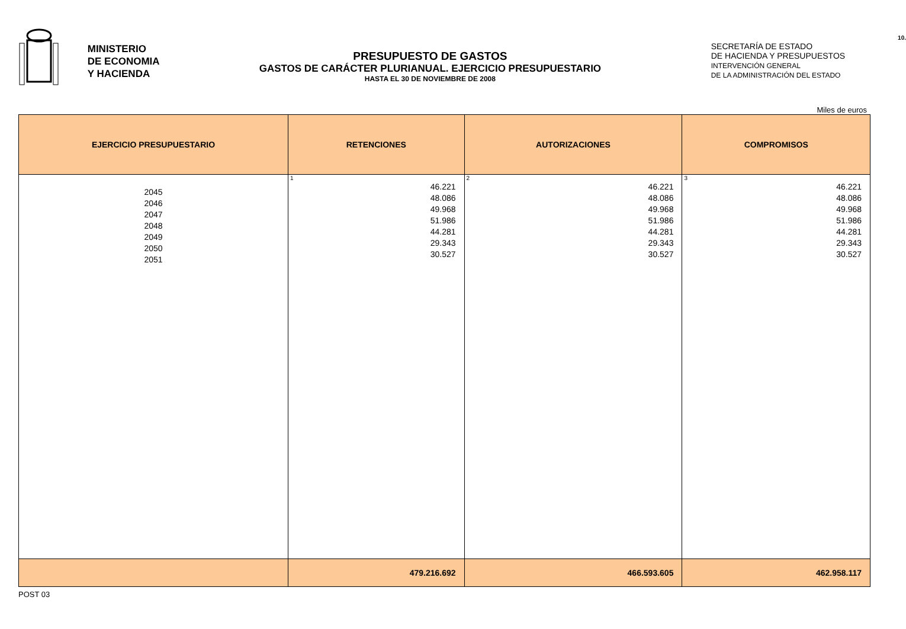MINISTERIO
DE ECONOMIA
Y HACIENDA
PRESUPUESTO DE GASTOS
GASTOS DE CARÁCTER PLURIANUAL. EJERCICIO PRESUPUESTARIO
HASTA EL 30 DE NOVIEMBRE DE 2008
10.
SECRETARÍA DE ESTADO
DE HACIENDA Y PRESUPUESTOS
INTERVENCIÓN GENERAL
DE LA ADMINISTRACIÓN DEL ESTADO
Miles de euros
| EJERCICIO PRESUPUESTARIO | RETENCIONES | AUTORIZACIONES | COMPROMISOS |
| --- | --- | --- | --- |
| 2045 2046 2047 2048 2049 2050 2051 | 1 46.221 48.086 49.968 51.986 44.281 29.343 30.527 | 2 46.221 48.086 49.968 51.986 44.281 29.343 30.527 | 3 46.221 48.086 49.968 51.986 44.281 29.343 30.527 |
| | 479.216.692 | 466.593.605 | 462.958.117 |
POST 03